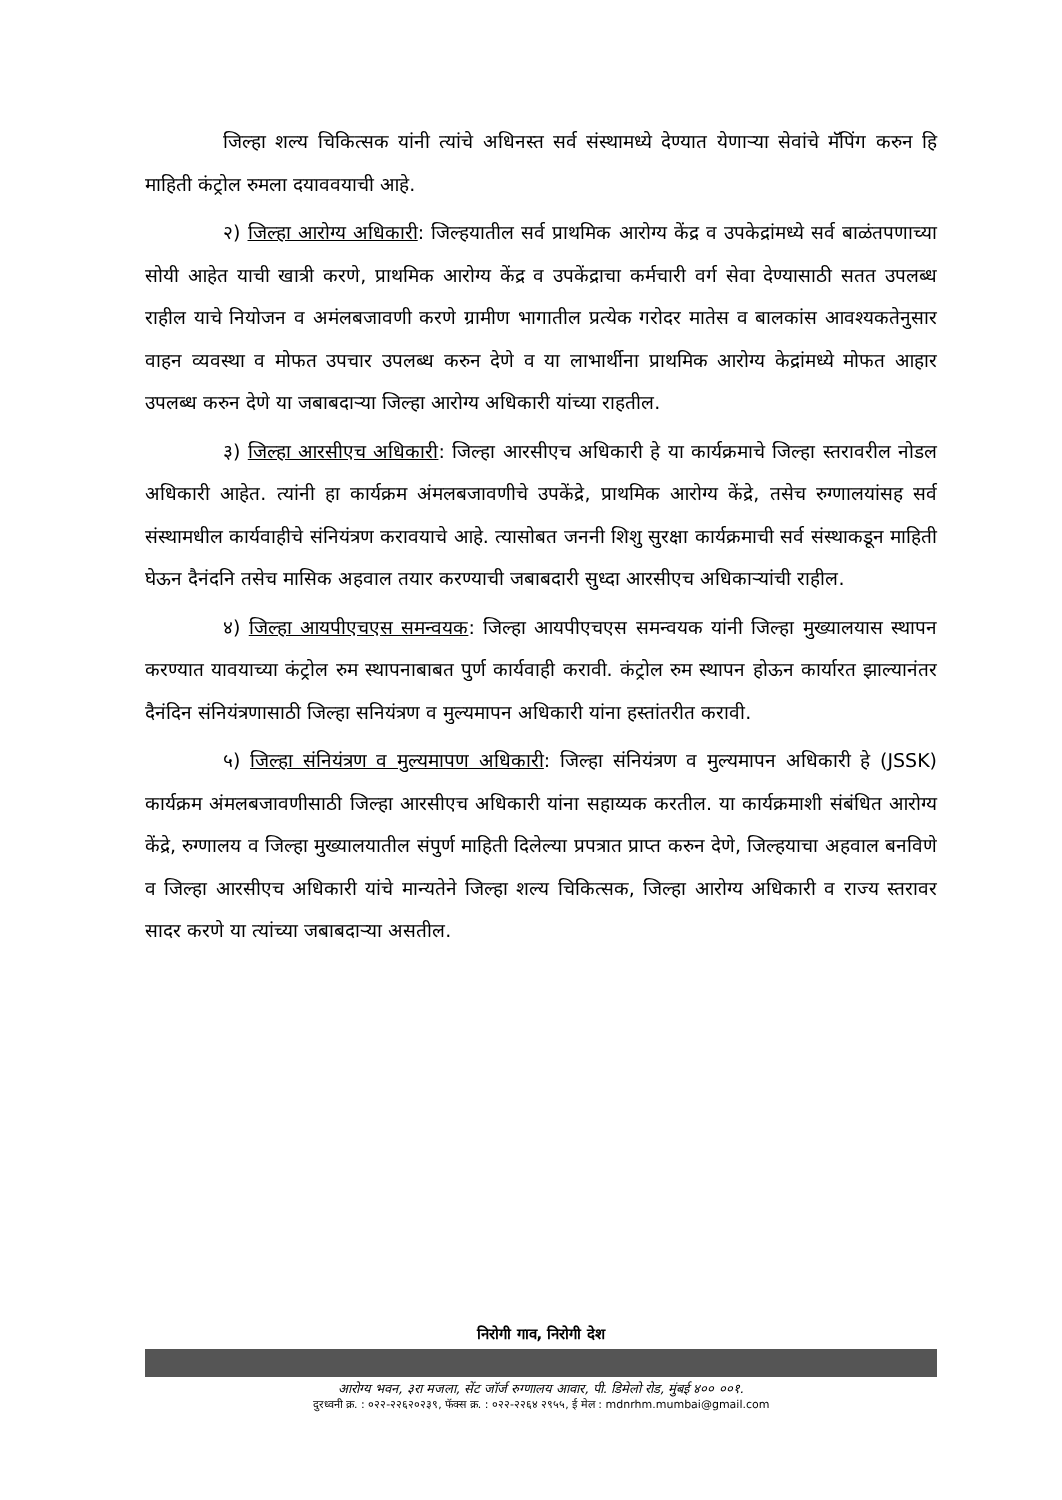जिल्हा शल्य चिकित्सक यांनी त्यांचे अधिनस्त सर्व संस्थामध्ये देण्यात येणाऱ्या सेवांचे मॅपिंग करुन हि माहिती कंट्रोल रुमला दयाववयाची आहे.
२) जिल्हा आरोग्य अधिकारी: जिल्हयातील सर्व प्राथमिक आरोग्य केंद्र व उपकेद्रांमध्ये सर्व बाळंतपणाच्या सोयी आहेत याची खात्री करणे, प्राथमिक आरोग्य केंद्र व उपकेंद्राचा कर्मचारी वर्ग सेवा देण्यासाठी सतत उपलब्ध राहील याचे नियोजन व अमंलबजावणी करणे ग्रामीण भागातील प्रत्येक गरोदर मातेस व बालकांस आवश्यकतेनुसार वाहन व्यवस्था व मोफत उपचार उपलब्ध करुन देणे व या लाभार्थीना प्राथमिक आरोग्य केद्रांमध्ये मोफत आहार उपलब्ध करुन देणे या जबाबदाऱ्या जिल्हा आरोग्य अधिकारी यांच्या राहतील.
३) जिल्हा आरसीएच अधिकारी: जिल्हा आरसीएच अधिकारी हे या कार्यक्रमाचे जिल्हा स्तरावरील नोडल अधिकारी आहेत. त्यांनी हा कार्यक्रम अंमलबजावणीचे उपकेंद्रे, प्राथमिक आरोग्य केंद्रे, तसेच रुग्णालयांसह सर्व संस्थामधील कार्यवाहीचे संनियंत्रण करावयाचे आहे. त्यासोबत जननी शिशु सुरक्षा कार्यक्रमाची सर्व संस्थाकडून माहिती घेऊन दैनंदनि तसेच मासिक अहवाल तयार करण्याची जबाबदारी सुध्दा आरसीएच अधिकाऱ्यांची राहील.
४) जिल्हा आयपीएचएस समन्वयक: जिल्हा आयपीएचएस समन्वयक यांनी जिल्हा मुख्यालयास स्थापन करण्यात यावयाच्या कंट्रोल रुम स्थापनाबाबत पुर्ण कार्यवाही करावी. कंट्रोल रुम स्थापन होऊन कार्यारत झाल्यानंतर दैनंदिन संनियंत्रणासाठी जिल्हा सनियंत्रण व मुल्यमापन अधिकारी यांना हस्तांतरीत करावी.
५) जिल्हा संनियंत्रण व मुल्यमापण अधिकारी: जिल्हा संनियंत्रण व मुल्यमापन अधिकारी हे (JSSK) कार्यक्रम अंमलबजावणीसाठी जिल्हा आरसीएच अधिकारी यांना सहाय्यक करतील. या कार्यक्रमाशी संबंधित आरोग्य केंद्रे, रुग्णालय व जिल्हा मुख्यालयातील संपुर्ण माहिती दिलेल्या प्रपत्रात प्राप्त करुन देणे, जिल्हयाचा अहवाल बनविणे व जिल्हा आरसीएच अधिकारी यांचे मान्यतेने जिल्हा शल्य चिकित्सक, जिल्हा आरोग्य अधिकारी व राज्य स्तरावर सादर करणे या त्यांच्या जबाबदाऱ्या असतील.
निरोगी गाव, निरोगी देश
आरोग्य भवन, ३रा मजला, सेंट जॉर्ज रुग्णालय आवार, पी. डिमेलो रोड, मुंबई ४०० ००१.
दुरध्वनी क्र. : ०२२-२२६२०२३९, फॅक्स क्र. : ०२२-२२६४ २९५५, ई मेल : mdnrhm.mumbai@gmail.com